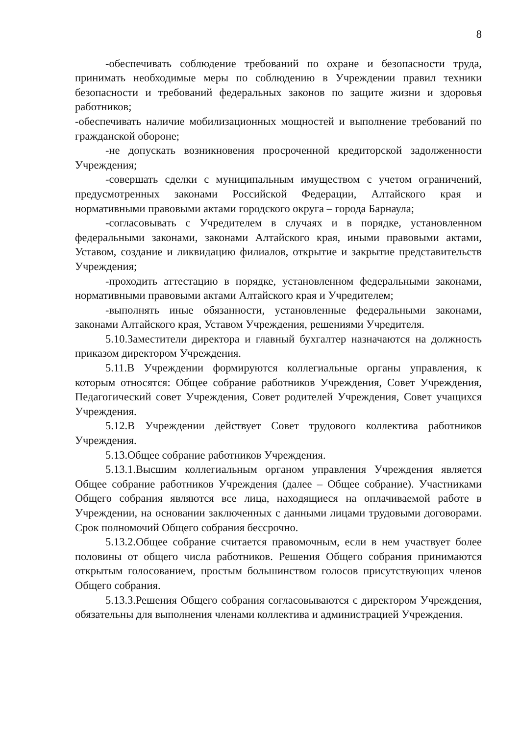8
-обеспечивать соблюдение требований по охране и безопасности труда, принимать необходимые меры по соблюдению в Учреждении правил техники безопасности и требований федеральных законов по защите жизни и здоровья работников;
-обеспечивать наличие мобилизационных мощностей и выполнение требований по гражданской обороне;
-не допускать возникновения просроченной кредиторской задолженности Учреждения;
-совершать сделки с муниципальным имуществом с учетом ограничений, предусмотренных законами Российской Федерации, Алтайского края и нормативными правовыми актами городского округа – города Барнаула;
-согласовывать с Учредителем в случаях и в порядке, установленном федеральными законами, законами Алтайского края, иными правовыми актами, Уставом, создание и ликвидацию филиалов, открытие и закрытие представительств Учреждения;
-проходить аттестацию в порядке, установленном федеральными законами, нормативными правовыми актами Алтайского края и Учредителем;
-выполнять иные обязанности, установленные федеральными законами, законами Алтайского края, Уставом Учреждения, решениями Учредителя.
5.10.Заместители директора и главный бухгалтер назначаются на должность приказом директором Учреждения.
5.11.В Учреждении формируются коллегиальные органы управления, к которым относятся: Общее собрание работников Учреждения, Совет Учреждения, Педагогический совет Учреждения, Совет родителей Учреждения, Совет учащихся Учреждения.
5.12.В Учреждении действует Совет трудового коллектива работников Учреждения.
5.13.Общее собрание работников Учреждения.
5.13.1.Высшим коллегиальным органом управления Учреждения является Общее собрание работников Учреждения (далее – Общее собрание). Участниками Общего собрания являются все лица, находящиеся на оплачиваемой работе в Учреждении, на основании заключенных с данными лицами трудовыми договорами. Срок полномочий Общего собрания бессрочно.
5.13.2.Общее собрание считается правомочным, если в нем участвует более половины от общего числа работников. Решения Общего собрания принимаются открытым голосованием, простым большинством голосов присутствующих членов Общего собрания.
5.13.3.Решения Общего собрания согласовываются с директором Учреждения, обязательны для выполнения членами коллектива и администрацией Учреждения.